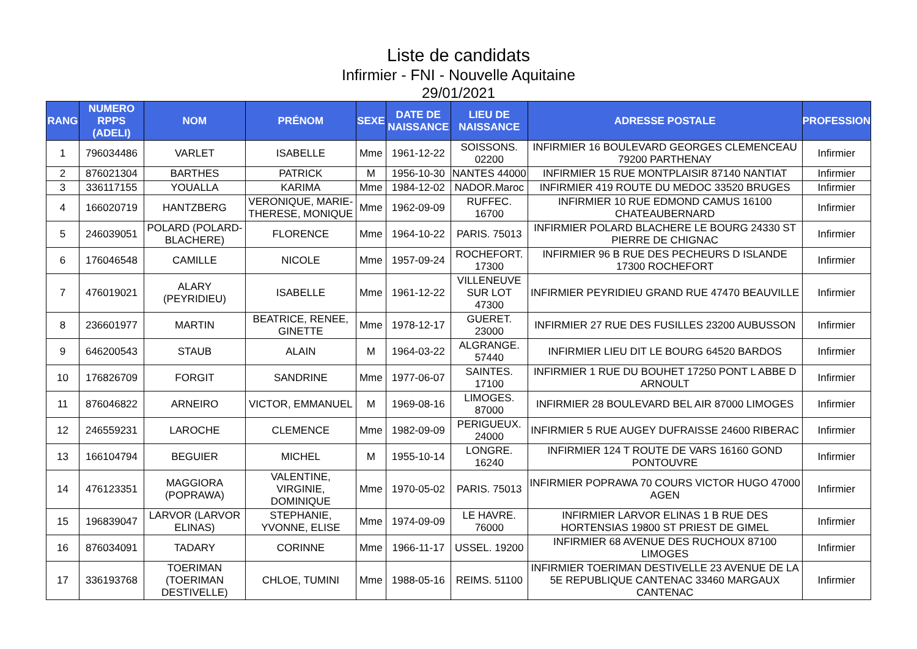Liste de candidats
Infirmier - FNI - Nouvelle Aquitaine
29/01/2021
| RANG | NUMERO RPPS (ADELI) | NOM | PRÉNOM | SEXE | DATE DE NAISSANCE | LIEU DE NAISSANCE | ADRESSE POSTALE | PROFESSION |
| --- | --- | --- | --- | --- | --- | --- | --- | --- |
| 1 | 796034486 | VARLET | ISABELLE | Mme | 1961-12-22 | SOISSONS. 02200 | INFIRMIER 16 BOULEVARD GEORGES CLEMENCEAU 79200 PARTHENAY | Infirmier |
| 2 | 876021304 | BARTHES | PATRICK | M | 1956-10-30 | NANTES 44000 | INFIRMIER 15 RUE MONTPLAISIR 87140 NANTIAT | Infirmier |
| 3 | 336117155 | YOUALLA | KARIMA | Mme | 1984-12-02 | NADOR.Maroc | INFIRMIER 419 ROUTE DU MEDOC 33520 BRUGES | Infirmier |
| 4 | 166020719 | HANTZBERG | VERONIQUE, MARIE-THERESE, MONIQUE | Mme | 1962-09-09 | RUFFEC. 16700 | INFIRMIER 10 RUE EDMOND CAMUS 16100 CHATEAUBERNARD | Infirmier |
| 5 | 246039051 | POLARD (POLARD-BLACHERE) | FLORENCE | Mme | 1964-10-22 | PARIS. 75013 | INFIRMIER POLARD BLACHERE LE BOURG 24330 ST PIERRE DE CHIGNAC | Infirmier |
| 6 | 176046548 | CAMILLE | NICOLE | Mme | 1957-09-24 | ROCHEFORT. 17300 | INFIRMIER 96 B RUE DES PECHEURS D ISLANDE 17300 ROCHEFORT | Infirmier |
| 7 | 476019021 | ALARY (PEYRIDIEU) | ISABELLE | Mme | 1961-12-22 | VILLENEUVE SUR LOT 47300 | INFIRMIER PEYRIDIEU GRAND RUE 47470 BEAUVILLE | Infirmier |
| 8 | 236601977 | MARTIN | BEATRICE, RENEE, GINETTE | Mme | 1978-12-17 | GUERET. 23000 | INFIRMIER 27 RUE DES FUSILLES 23200 AUBUSSON | Infirmier |
| 9 | 646200543 | STAUB | ALAIN | M | 1964-03-22 | ALGRANGE. 57440 | INFIRMIER LIEU DIT LE BOURG 64520 BARDOS | Infirmier |
| 10 | 176826709 | FORGIT | SANDRINE | Mme | 1977-06-07 | SAINTES. 17100 | INFIRMIER 1 RUE DU BOUHET 17250 PONT L ABBE D ARNOULT | Infirmier |
| 11 | 876046822 | ARNEIRO | VICTOR, EMMANUEL | M | 1969-08-16 | LIMOGES. 87000 | INFIRMIER 28 BOULEVARD BEL AIR 87000 LIMOGES | Infirmier |
| 12 | 246559231 | LAROCHE | CLEMENCE | Mme | 1982-09-09 | PERIGUEUX. 24000 | INFIRMIER 5 RUE AUGEY DUFRAISSE 24600 RIBERAC | Infirmier |
| 13 | 166104794 | BEGUIER | MICHEL | M | 1955-10-14 | LONGRE. 16240 | INFIRMIER 124 T ROUTE DE VARS 16160 GOND PONTOUVRE | Infirmier |
| 14 | 476123351 | MAGGIORA (POPRAWA) | VALENTINE, VIRGINIE, DOMINIQUE | Mme | 1970-05-02 | PARIS. 75013 | INFIRMIER POPRAWA 70 COURS VICTOR HUGO 47000 AGEN | Infirmier |
| 15 | 196839047 | LARVOR (LARVOR ELINAS) | STEPHANIE, YVONNE, ELISE | Mme | 1974-09-09 | LE HAVRE. 76000 | INFIRMIER LARVOR ELINAS 1 B RUE DES HORTENSIAS 19800 ST PRIEST DE GIMEL | Infirmier |
| 16 | 876034091 | TADARY | CORINNE | Mme | 1966-11-17 | USSEL. 19200 | INFIRMIER 68 AVENUE DES RUCHOUX 87100 LIMOGES | Infirmier |
| 17 | 336193768 | TOERIMAN (TOERIMAN DESTIVELLE) | CHLOE, TUMINI | Mme | 1988-05-16 | REIMS. 51100 | INFIRMIER TOERIMAN DESTIVELLE 23 AVENUE DE LA 5E REPUBLIQUE CANTENAC 33460 MARGAUX CANTENAC | Infirmier |